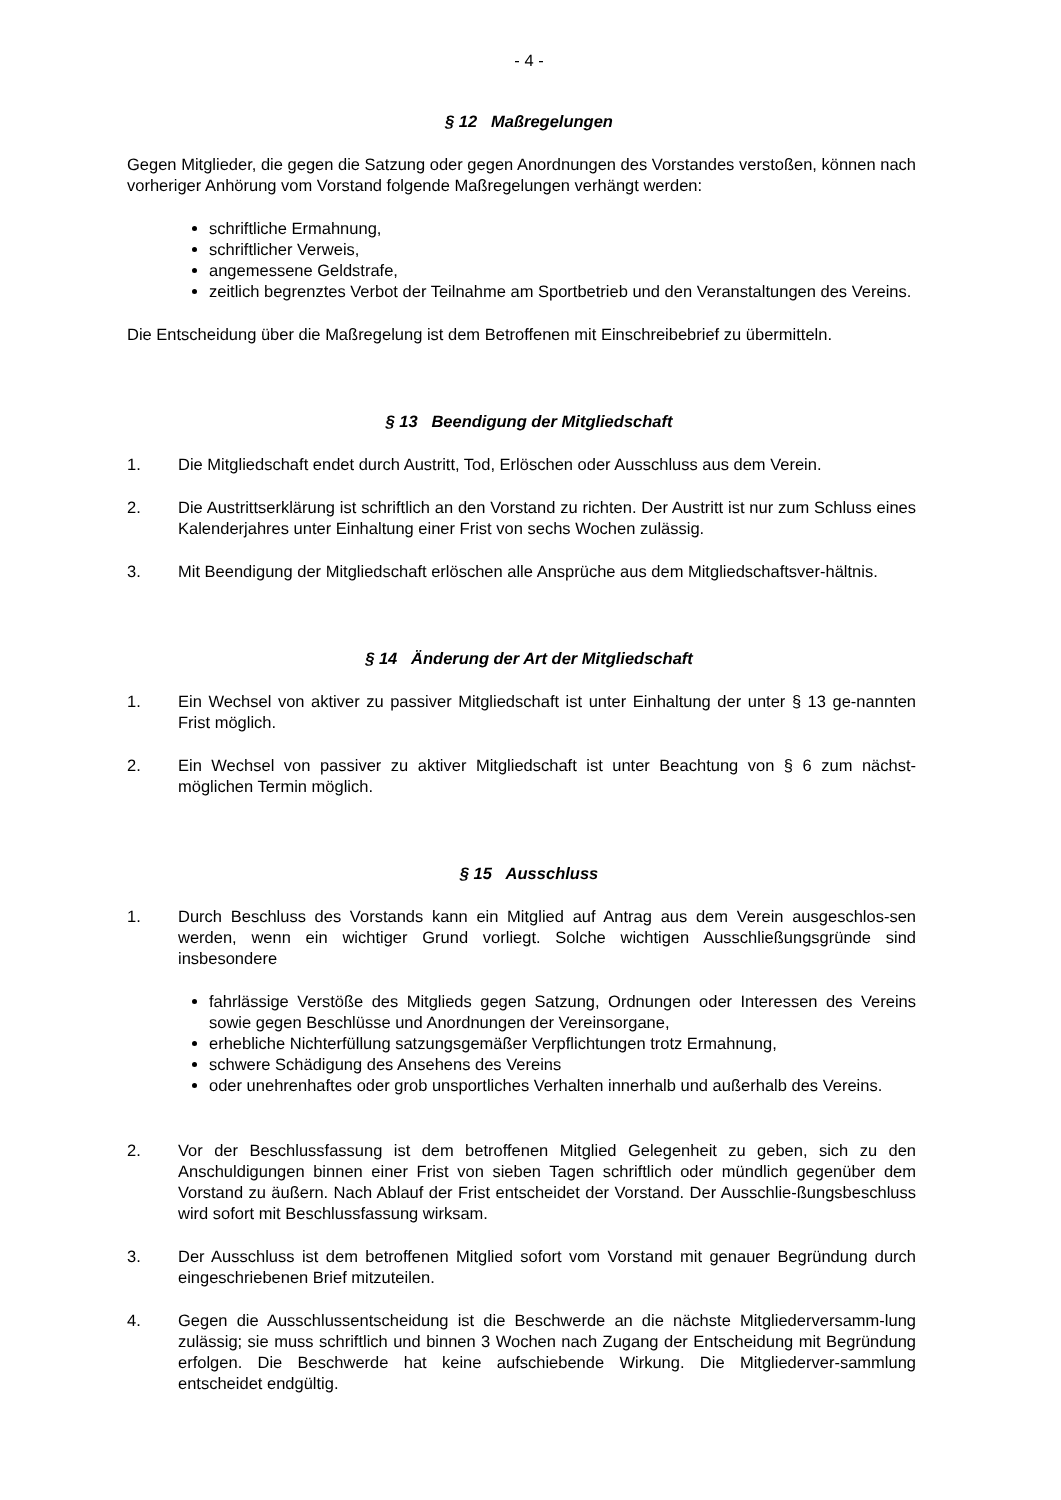- 4 -
§ 12 Maßregelungen
Gegen Mitglieder, die gegen die Satzung oder gegen Anordnungen des Vorstandes verstoßen, können nach vorheriger Anhörung vom Vorstand folgende Maßregelungen verhängt werden:
schriftliche Ermahnung,
schriftlicher Verweis,
angemessene Geldstrafe,
zeitlich begrenztes Verbot der Teilnahme am Sportbetrieb und den Veranstaltungen des Vereins.
Die Entscheidung über die Maßregelung ist dem Betroffenen mit Einschreibebrief zu übermitteln.
§ 13 Beendigung der Mitgliedschaft
1. Die Mitgliedschaft endet durch Austritt, Tod, Erlöschen oder Ausschluss aus dem Verein.
2. Die Austrittserklärung ist schriftlich an den Vorstand zu richten. Der Austritt ist nur zum Schluss eines Kalenderjahres unter Einhaltung einer Frist von sechs Wochen zulässig.
3. Mit Beendigung der Mitgliedschaft erlöschen alle Ansprüche aus dem Mitgliedschaftsver-hältnis.
§ 14 Änderung der Art der Mitgliedschaft
1. Ein Wechsel von aktiver zu passiver Mitgliedschaft ist unter Einhaltung der unter § 13 ge-nannten Frist möglich.
2. Ein Wechsel von passiver zu aktiver Mitgliedschaft ist unter Beachtung von § 6 zum nächst-möglichen Termin möglich.
§ 15 Ausschluss
1. Durch Beschluss des Vorstands kann ein Mitglied auf Antrag aus dem Verein ausgeschlos-sen werden, wenn ein wichtiger Grund vorliegt. Solche wichtigen Ausschließungsgründe sind insbesondere
fahrlässige Verstöße des Mitglieds gegen Satzung, Ordnungen oder Interessen des Vereins sowie gegen Beschlüsse und Anordnungen der Vereinsorgane,
erhebliche Nichterfüllung satzungsgemäßer Verpflichtungen trotz Ermahnung,
schwere Schädigung des Ansehens des Vereins
oder unehrenhaftes oder grob unsportliches Verhalten innerhalb und außerhalb des Vereins.
2. Vor der Beschlussfassung ist dem betroffenen Mitglied Gelegenheit zu geben, sich zu den Anschuldigungen binnen einer Frist von sieben Tagen schriftlich oder mündlich gegenüber dem Vorstand zu äußern. Nach Ablauf der Frist entscheidet der Vorstand. Der Ausschlie-ßungsbeschluss wird sofort mit Beschlussfassung wirksam.
3. Der Ausschluss ist dem betroffenen Mitglied sofort vom Vorstand mit genauer Begründung durch eingeschriebenen Brief mitzuteilen.
4. Gegen die Ausschlussentscheidung ist die Beschwerde an die nächste Mitgliederversamm-lung zulässig; sie muss schriftlich und binnen 3 Wochen nach Zugang der Entscheidung mit Begründung erfolgen. Die Beschwerde hat keine aufschiebende Wirkung. Die Mitgliederver-sammlung entscheidet endgültig.